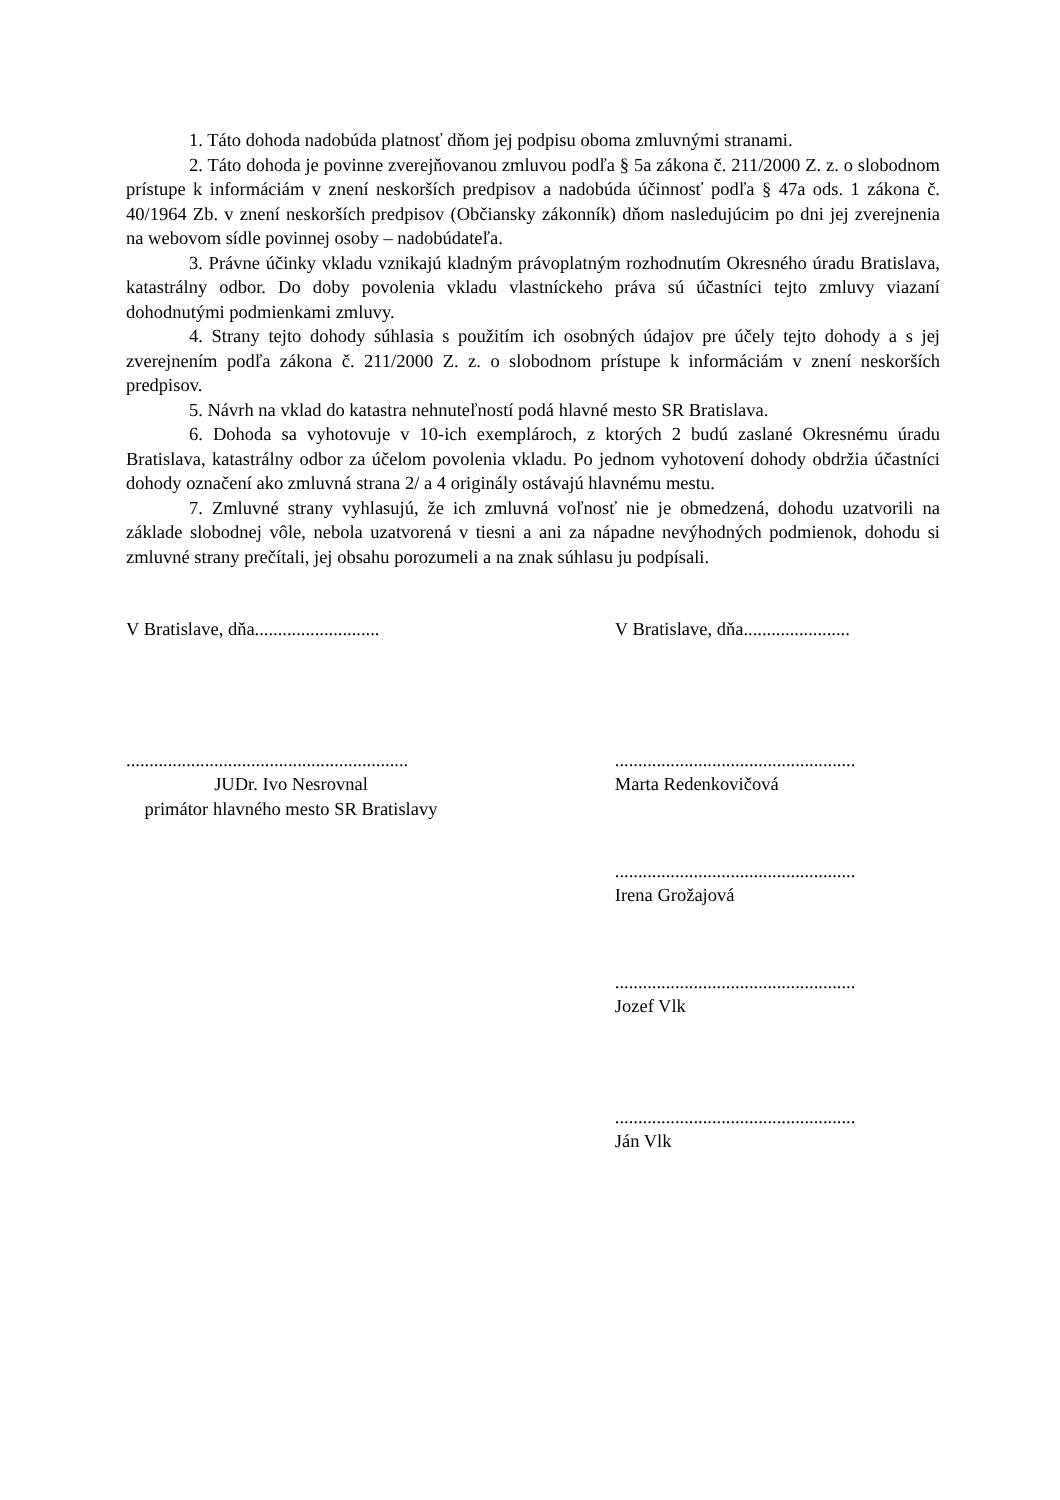1. Táto dohoda nadobúda platnosť dňom jej podpisu oboma zmluvnými stranami.
2. Táto dohoda je povinne zverejňovanou zmluvou podľa § 5a zákona č. 211/2000 Z. z. o slobodnom prístupe k informáciám v znení neskorších predpisov a nadobúda účinnosť podľa § 47a ods. 1 zákona č. 40/1964 Zb. v znení neskorších predpisov (Občiansky zákonník) dňom nasledujúcim po dni jej zverejnenia na webovom sídle povinnej osoby – nadobúdateľa.
3. Právne účinky vkladu vznikajú kladným právoplatným rozhodnutím Okresného úradu Bratislava, katastrálny odbor. Do doby povolenia vkladu vlastníckeho práva sú účastníci tejto zmluvy viazaní dohodnutými podmienkami zmluvy.
4. Strany tejto dohody súhlasia s použitím ich osobných údajov pre účely tejto dohody a s jej zverejnením podľa zákona č. 211/2000 Z. z. o slobodnom prístupe k informáciám v znení neskorších predpisov.
5. Návrh na vklad do katastra nehnuteľností podá hlavné mesto SR Bratislava.
6. Dohoda sa vyhotovuje v 10-ich exemplároch, z ktorých 2 budú zaslané Okresnému úradu Bratislava, katastrálny odbor za účelom povolenia vkladu. Po jednom vyhotovení dohody obdržia účastníci dohody označení ako zmluvná strana 2/ a 4 originály ostávajú hlavnému mestu.
7. Zmluvné strany vyhlasujú, že ich zmluvná voľnosť nie je obmedzená, dohodu uzatvorili na základe slobodnej vôle, nebola uzatvorená v tiesni a ani za nápadne nevýhodných podmienok, dohodu si zmluvné strany prečítali, jej obsahu porozumeli a na znak súhlasu ju podpísali.
V Bratislave, dňa........................... V Bratislave, dňa.......................
.............................................................
JUDr. Ivo Nesrovnal
primátor hlavného mesto SR Bratislavy
....................................................
Marta Redenkovičová
....................................................
Irena Grožajová
....................................................
Jozef Vlk
....................................................
Ján Vlk